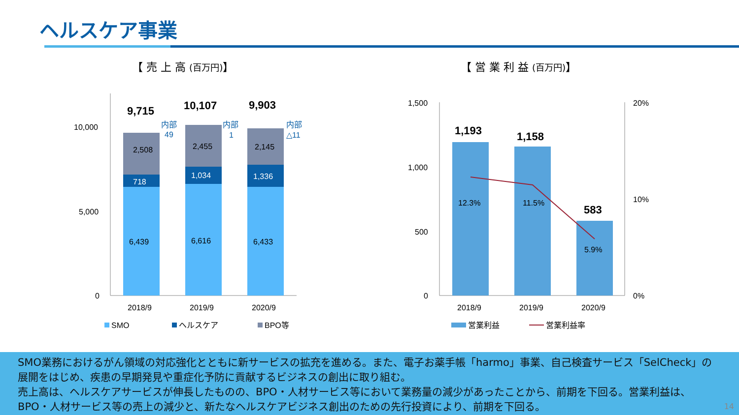ヘルスケア事業
【 売 上 高 (百万円)】 【 営 業 利 益 (百万円)】
10,000
5,000
0
6,439
6,616
6,433
718
1,034
1,336
2,508
2,455
2,145
9,715
10,107
9,903
内部
49
内部
1
内部
△11
2018/9
2019/9
2020/9
SMO
ヘルスケア
BPO等
1,500
1,000
500
0
20%
10%
0%
1,193
1,158
583
12.3%
11.5%
5.9%
2018/9
2019/9
2020/9
営業利益
営業利益率
SMO業務におけるがん領域の対応強化とともに新サービスの拡充を進める。また、電子お薬手帳「harmo」事業、自己検査サービス「SelCheck」の展開をはじめ、疾患の早期発見や重症化予防に貢献するビジネスの創出に取り組む。
売上高は、ヘルスケアサービスが伸長したものの、BPO・人材サービス等において業務量の減少があったことから、前期を下回る。営業利益は、BPO・人材サービス等の売上の減少と、新たなヘルスケアビジネス創出のための先行投資により、前期を下回る。
14